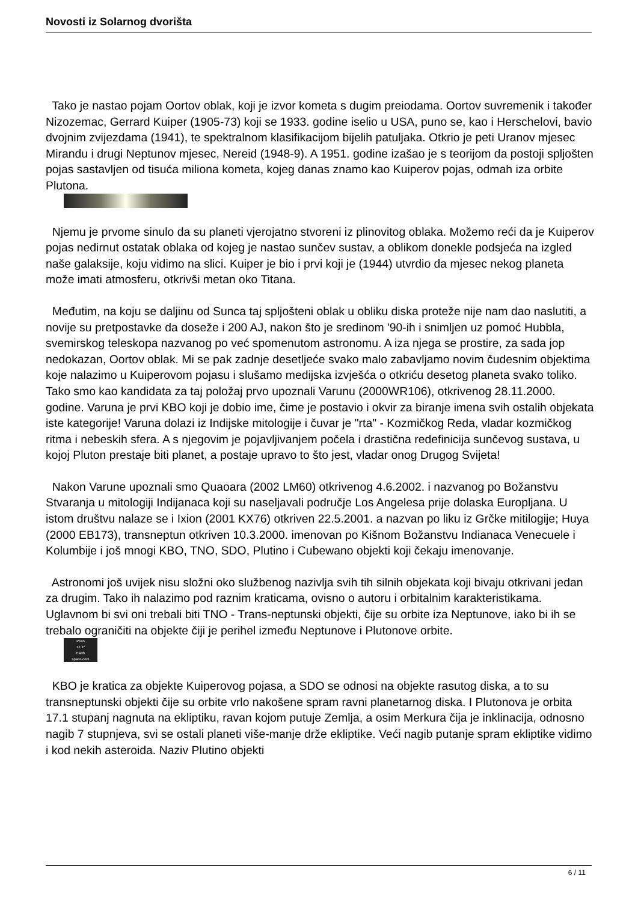Novosti iz Solarnog dvorišta
Tako je nastao pojam Oortov oblak, koji je izvor kometa s dugim preiodama. Oortov suvremenik i također Nizozemac, Gerrard Kuiper (1905-73) koji se 1933. godine iselio u USA, puno se, kao i Herschelovi, bavio dvojnim zvijezdama (1941), te spektralnom klasifikacijom bijelih patuljaka. Otkrio je peti Uranov mjesec Mirandu i drugi Neptunov mjesec, Nereid (1948-9). A 1951. godine izašao je s teorijom da postoji spljošten pojas sastavljen od tisuća miliona kometa, kojeg danas znamo kao Kuiperov pojas, odmah iza orbite Plutona.
Njemu je prvome sinulo da su planeti vjerojatno stvoreni iz plinovitog oblaka. Možemo reći da je Kuiperov pojas nedirnut ostatak oblaka od kojeg je nastao sunčev sustav, a oblikom donekle podsjeća na izgled naše galaksije, koju vidimo na slici. Kuiper je bio i prvi koji je (1944) utvrdio da mjesec nekog planeta može imati atmosferu, otkrivši metan oko Titana.
Međutim, na koju se daljinu od Sunca taj spljošteni oblak u obliku diska proteže nije nam dao naslutiti, a novije su pretpostavke da doseže i 200 AJ, nakon što je sredinom '90-ih i snimljen uz pomoć Hubbla, svemirskog teleskopa nazvanog po već spomenutom astronomu. A iza njega se prostire, za sada jop nedokazan, Oortov oblak. Mi se pak zadnje desetljeće svako malo zabavljamo novim čudesnim objektima koje nalazimo u Kuiperovom pojasu i slušamo medijska izvješća o otkriću desetog planeta svako toliko. Tako smo kao kandidata za taj položaj prvo upoznali Varunu (2000WR106), otkrivenog 28.11.2000. godine. Varuna je prvi KBO koji je dobio ime, čime je postavio i okvir za biranje imena svih ostalih objekata iste kategorije! Varuna dolazi iz Indijske mitologije i čuvar je "rta" - Kozmičkog Reda, vladar kozmičkog ritma i nebeskih sfera. A s njegovim je pojavljivanjem počela i drastična redefinicija sunčevog sustava, u kojoj Pluton prestaje biti planet, a postaje upravo to što jest, vladar onog Drugog Svijeta!
Nakon Varune upoznali smo Quaoara (2002 LM60) otkrivenog 4.6.2002. i nazvanog po Božanstvu Stvaranja u mitologiji Indijanaca koji su naseljavali područje Los Angelesa prije dolaska Europljana. U istom društvu nalaze se i Ixion (2001 KX76) otkriven 22.5.2001. a nazvan po liku iz Grčke mitilogije; Huya (2000 EB173), transneptun otkriven 10.3.2000. imenovan po Kišnom Božanstvu Indianaca Venecuele i Kolumbije i još mnogi KBO, TNO, SDO, Plutino i Cubewano objekti koji čekaju imenovanje.
Astronomi još uvijek nisu složni oko službenog nazivlja svih tih silnih objekata koji bivaju otkrivani jedan za drugim. Tako ih nalazimo pod raznim kraticama, ovisno o autoru i orbitalnim karakteristikama. Uglavnom bi svi oni trebali biti TNO - Trans-neptunski objekti, čije su orbite iza Neptunove, iako bi ih se trebalo ograničiti na objekte čiji je perihel između Neptunove i Plutonove orbite.
Pluto
17.1º
Earth
space.com
KBO je kratica za objekte Kuiperovog pojasa, a SDO se odnosi na objekte rasutog diska, a to su transneptunski objekti čije su orbite vrlo nakošene spram ravni planetarnog diska. I Plutonova je orbita 17.1 stupanj nagnuta na ekliptiku, ravan kojom putuje Zemlja, a osim Merkura čija je inklinacija, odnosno nagib 7 stupnjeva, svi se ostali planeti više-manje drže ekliptike. Veći nagib putanje spram ekliptike vidimo i kod nekih asteroida. Naziv Plutino objekti
6 / 11